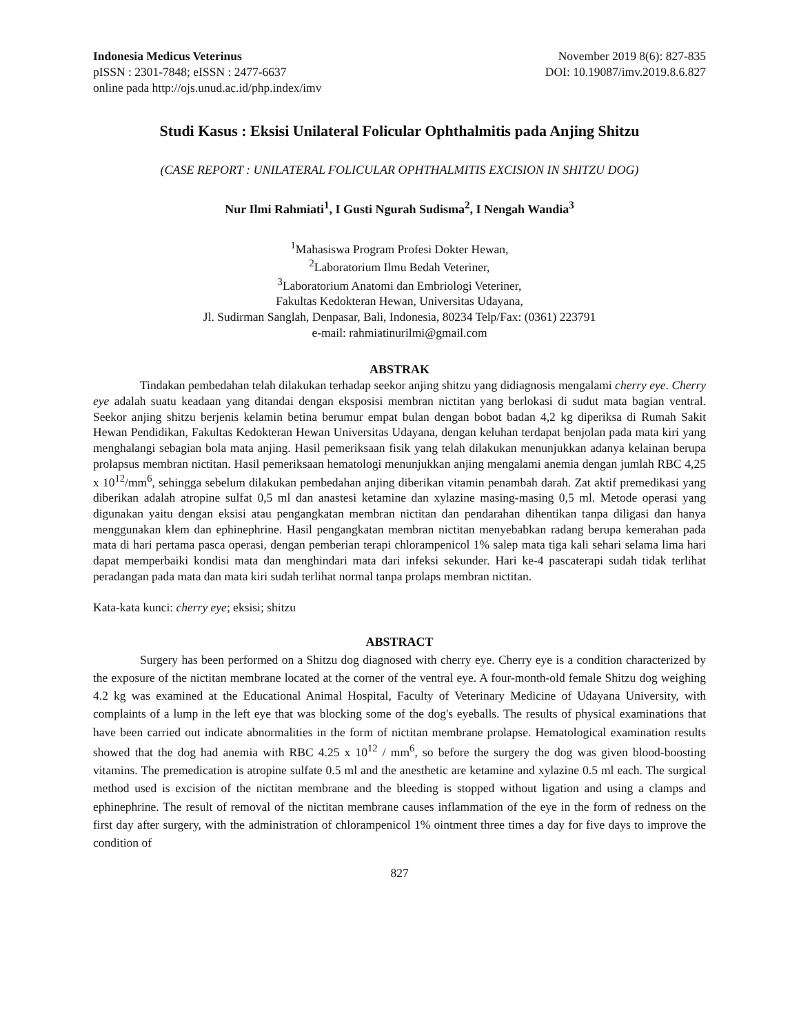Indonesia Medicus Veterinus November 2019 8(6): 827-835
pISSN : 2301-7848; eISSN : 2477-6637 DOI: 10.19087/imv.2019.8.6.827
online pada http://ojs.unud.ac.id/php.index/imv
Studi Kasus : Eksisi Unilateral Folicular Ophthalmitis pada Anjing Shitzu
(CASE REPORT : UNILATERAL FOLICULAR OPHTHALMITIS EXCISION IN SHITZU DOG)
Nur Ilmi Rahmiati<sup>1</sup>, I Gusti Ngurah Sudisma<sup>2</sup>, I Nengah Wandia<sup>3</sup>
<sup>1</sup> Mahasiswa Program Profesi Dokter Hewan,
<sup>2</sup> Laboratorium Ilmu Bedah Veteriner,
<sup>3</sup> Laboratorium Anatomi dan Embriologi Veteriner,
Fakultas Kedokteran Hewan, Universitas Udayana,
Jl. Sudirman Sanglah, Denpasar, Bali, Indonesia, 80234 Telp/Fax: (0361) 223791
e-mail: rahmiatinurilmi@gmail.com
ABSTRAK
Tindakan pembedahan telah dilakukan terhadap seekor anjing shitzu yang didiagnosis mengalami cherry eye. Cherry eye adalah suatu keadaan yang ditandai dengan eksposisi membran nictitan yang berlokasi di sudut mata bagian ventral. Seekor anjing shitzu berjenis kelamin betina berumur empat bulan dengan bobot badan 4,2 kg diperiksa di Rumah Sakit Hewan Pendidikan, Fakultas Kedokteran Hewan Universitas Udayana, dengan keluhan terdapat benjolan pada mata kiri yang menghalangi sebagian bola mata anjing. Hasil pemeriksaan fisik yang telah dilakukan menunjukkan adanya kelainan berupa prolapsus membran nictitan. Hasil pemeriksaan hematologi menunjukkan anjing mengalami anemia dengan jumlah RBC 4,25 x 10<sup>12</sup>/mm<sup>6</sup>, sehingga sebelum dilakukan pembedahan anjing diberikan vitamin penambah darah. Zat aktif premedikasi yang diberikan adalah atropine sulfat 0,5 ml dan anastesi ketamine dan xylazine masing-masing 0,5 ml. Metode operasi yang digunakan yaitu dengan eksisi atau pengangkatan membran nictitan dan pendarahan dihentikan tanpa diligasi dan hanya menggunakan klem dan ephinephrine. Hasil pengangkatan membran nictitan menyebabkan radang berupa kemerahan pada mata di hari pertama pasca operasi, dengan pemberian terapi chlorampenicol 1% salep mata tiga kali sehari selama lima hari dapat memperbaiki kondisi mata dan menghindari mata dari infeksi sekunder. Hari ke-4 pascaterapi sudah tidak terlihat peradangan pada mata dan mata kiri sudah terlihat normal tanpa prolaps membran nictitan.
Kata-kata kunci: cherry eye; eksisi; shitzu
ABSTRACT
Surgery has been performed on a Shitzu dog diagnosed with cherry eye. Cherry eye is a condition characterized by the exposure of the nictitan membrane located at the corner of the ventral eye. A four-month-old female Shitzu dog weighing 4.2 kg was examined at the Educational Animal Hospital, Faculty of Veterinary Medicine of Udayana University, with complaints of a lump in the left eye that was blocking some of the dog's eyeballs. The results of physical examinations that have been carried out indicate abnormalities in the form of nictitan membrane prolapse. Hematological examination results showed that the dog had anemia with RBC 4.25 x 10<sup>12</sup> / mm<sup>6</sup>, so before the surgery the dog was given blood-boosting vitamins. The premedication is atropine sulfate 0.5 ml and the anesthetic are ketamine and xylazine 0.5 ml each. The surgical method used is excision of the nictitan membrane and the bleeding is stopped without ligation and using a clamps and ephinephrine. The result of removal of the nictitan membrane causes inflammation of the eye in the form of redness on the first day after surgery, with the administration of chlorampenicol 1% ointment three times a day for five days to improve the condition of
827